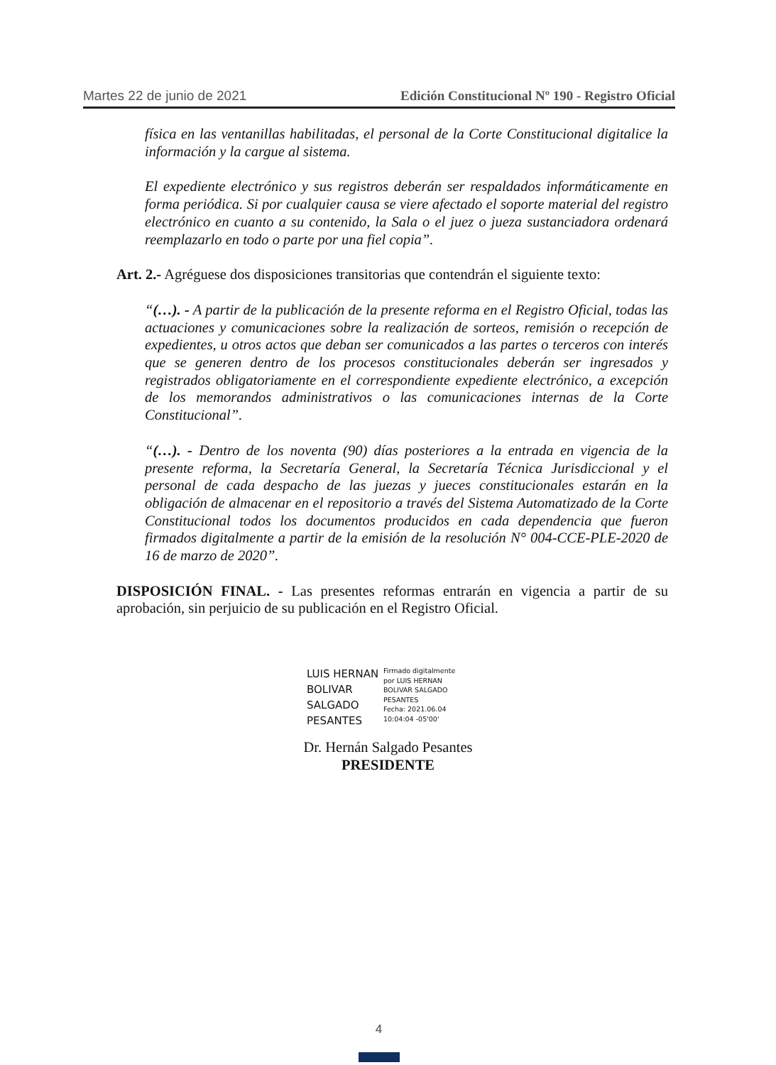Martes 22 de junio de 2021 Edición Constitucional Nº 190 - Registro Oficial
física en las ventanillas habilitadas, el personal de la Corte Constitucional digitalice la información y la cargue al sistema.
El expediente electrónico y sus registros deberán ser respaldados informáticamente en forma periódica. Si por cualquier causa se viere afectado el soporte material del registro electrónico en cuanto a su contenido, la Sala o el juez o jueza sustanciadora ordenará reemplazarlo en todo o parte por una fiel copia”.
Art. 2.- Agréguese dos disposiciones transitorias que contendrán el siguiente texto:
“(…). - A partir de la publicación de la presente reforma en el Registro Oficial, todas las actuaciones y comunicaciones sobre la realización de sorteos, remisión o recepción de expedientes, u otros actos que deban ser comunicados a las partes o terceros con interés que se generen dentro de los procesos constitucionales deberán ser ingresados y registrados obligatoriamente en el correspondiente expediente electrónico, a excepción de los memorandos administrativos o las comunicaciones internas de la Corte Constitucional”.
“(…). - Dentro de los noventa (90) días posteriores a la entrada en vigencia de la presente reforma, la Secretaría General, la Secretaría Técnica Jurisdiccional y el personal de cada despacho de las juezas y jueces constitucionales estarán en la obligación de almacenar en el repositorio a través del Sistema Automatizado de la Corte Constitucional todos los documentos producidos en cada dependencia que fueron firmados digitalmente a partir de la emisión de la resolución N° 004-CCE-PLE-2020 de 16 de marzo de 2020”.
DISPOSICIÓN FINAL. - Las presentes reformas entrarán en vigencia a partir de su aprobación, sin perjuicio de su publicación en el Registro Oficial.
LUIS HERNAN
BOLIVAR
SALGADO
PESANTES
Firmado digitalmente
por LUIS HERNAN
BOLIVAR SALGADO
PESANTES
Fecha: 2021.06.04
10:04:04 -05'00'
Dr. Hernán Salgado Pesantes
PRESIDENTE
4